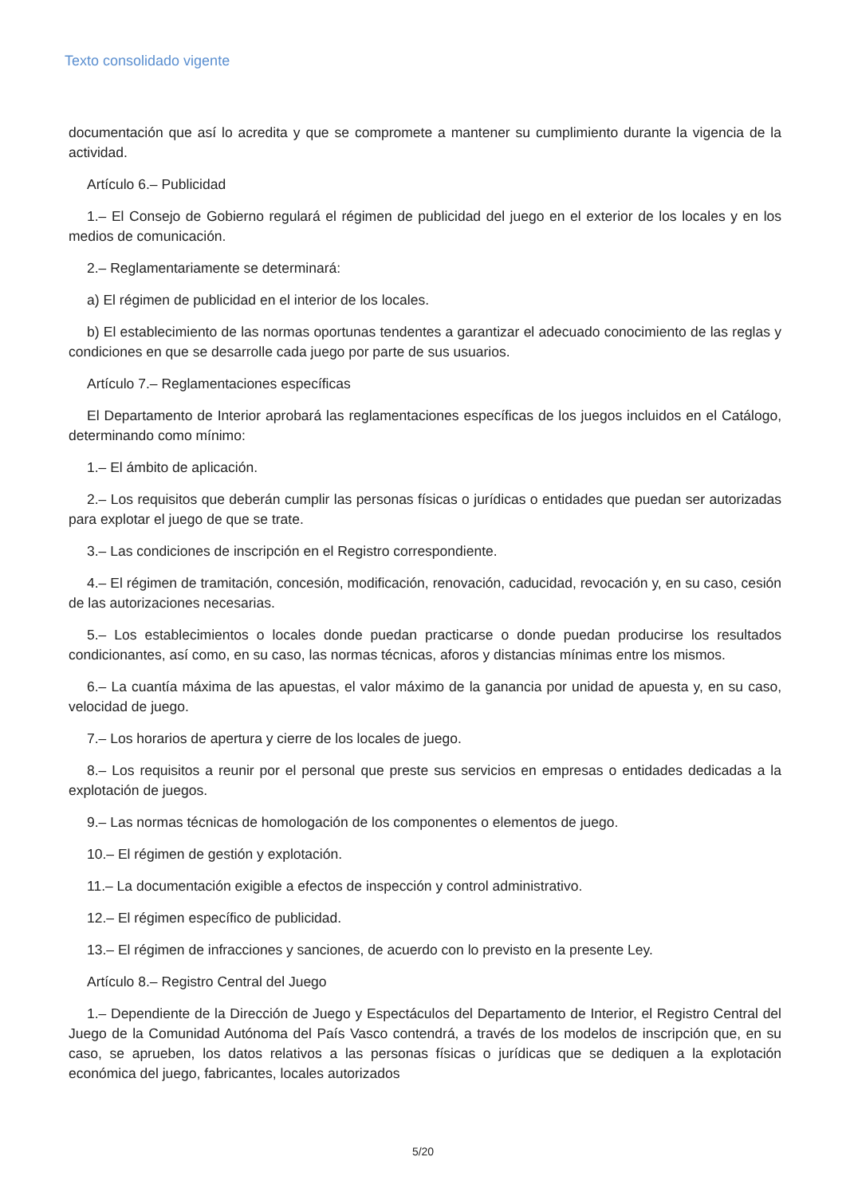Texto consolidado vigente
documentación que así lo acredita y que se compromete a mantener su cumplimiento durante la vigencia de la actividad.
Artículo 6.– Publicidad
1.– El Consejo de Gobierno regulará el régimen de publicidad del juego en el exterior de los locales y en los medios de comunicación.
2.– Reglamentariamente se determinará:
a) El régimen de publicidad en el interior de los locales.
b) El establecimiento de las normas oportunas tendentes a garantizar el adecuado conoci­miento de las reglas y condiciones en que se desarrolle cada juego por parte de sus usuarios.
Artículo 7.– Reglamentaciones específicas
El Departamento de Interior aprobará las reglamentaciones específicas de los juegos incluidos en el Catálogo, determinando como mínimo:
1.– El ámbito de aplicación.
2.– Los requisitos que deberán cumplir las personas físicas o jurídicas o entidades que puedan ser autorizadas para explotar el juego de que se trate.
3.– Las condiciones de inscripción en el Registro correspondiente.
4.– El régimen de tramitación, concesión, modificación, renovación, caducidad, revocación y, en su caso, cesión de las autorizaciones necesarias.
5.– Los establecimientos o locales donde puedan practicarse o donde puedan producirse los resultados condicionantes, así como, en su caso, las normas técnicas, aforos y distancias míni­mas entre los mismos.
6.– La cuantía máxima de las apuestas, el valor máximo de la ganancia por unidad de apuesta y, en su caso, velocidad de juego.
7.– Los horarios de apertura y cierre de los locales de juego.
8.– Los requisitos a reunir por el personal que preste sus servicios en empresas o entidades dedicadas a la explotación de juegos.
9.– Las normas técnicas de homologación de los componentes o elementos de juego.
10.– El régimen de gestión y explotación.
11.– La documentación exigible a efectos de inspección y control administrativo.
12.– El régimen específico de publicidad.
13.– El régimen de infracciones y sanciones, de acuerdo con lo previsto en la presente Ley.
Artículo 8.– Registro Central del Juego
1.– Dependiente de la Dirección de Juego y Espectáculos del Departamento de Interior, el Registro Central del Juego de la Comunidad Autónoma del País Vasco contendrá, a través de los modelos de inscripción que, en su caso, se aprueben, los datos relativos a las personas físicas o jurídicas que se dediquen a la explotación económica del juego, fabricantes, locales autorizados
5/20